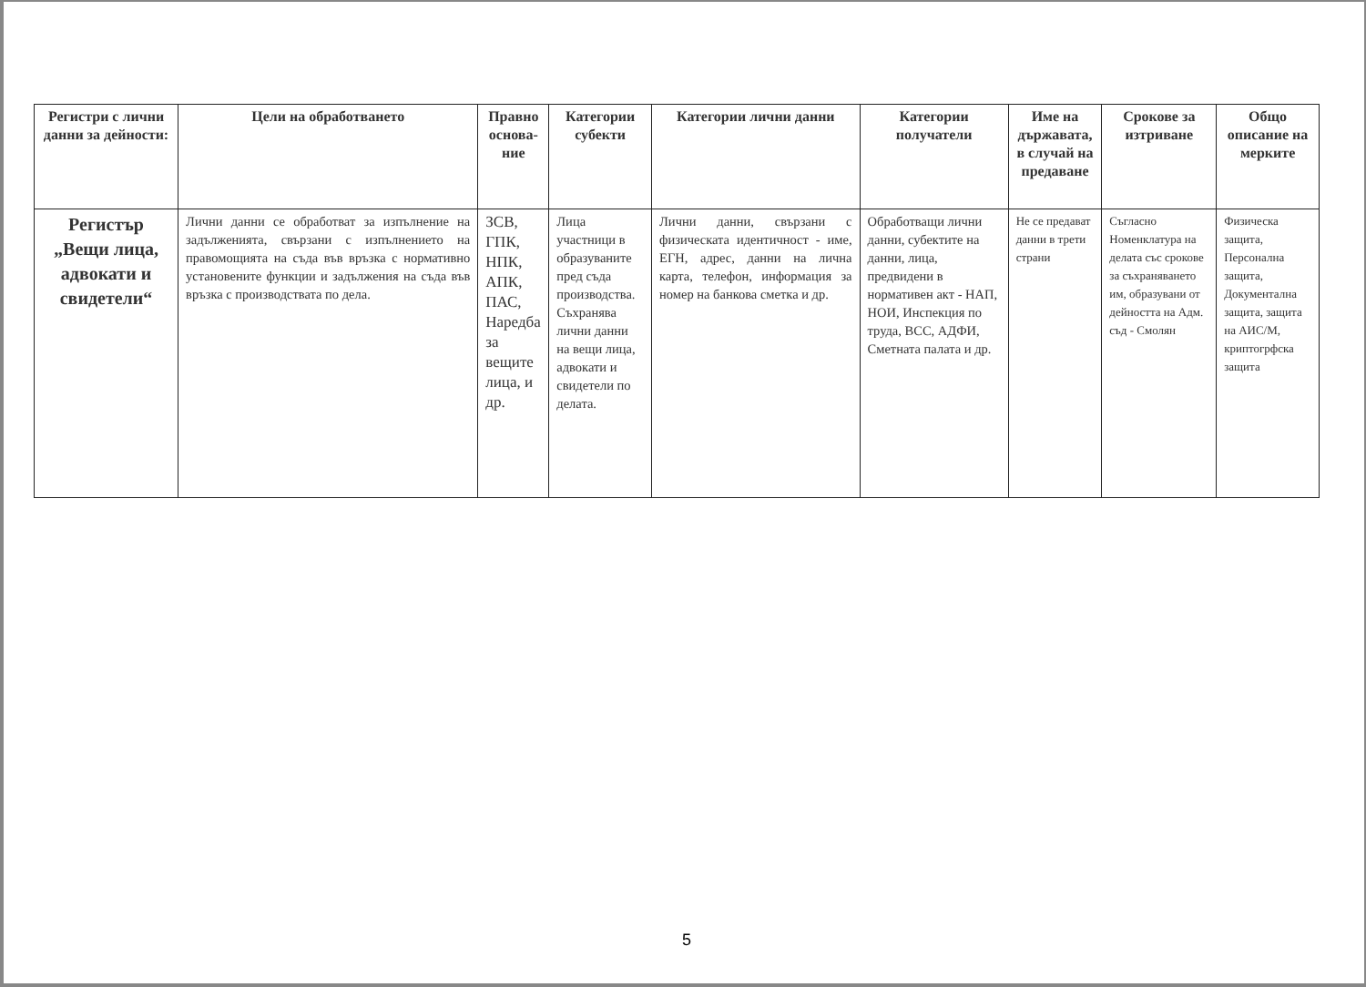| Регистри с лични данни за дейности: | Цели на обработването | Правно основа-ние | Категории субекти | Категории лични данни | Категории получатели | Име на държавата, в случай на предаване | Срокове за изтриване | Общо описание на мерките |
| --- | --- | --- | --- | --- | --- | --- | --- | --- |
| Регистър „Вещи лица, адвокати и свидетели“ | Лични данни се обработват за изпълнение на задълженията, свързани с изпълнението на правомощията на съда във връзка с нормативно установените функции и задължения на съда във връзка с производствата по дела. | ЗСВ, ГПК, НПК, АПК, ПАС, Наредба за вещите лица, и др. | Лица участници в образуваните пред съда производства. Съхранява лични данни на вещи лица, адвокати и свидетели по делата. | Лични данни, свързани с физическата идентичност - име, ЕГН, адрес, данни на лична карта, телефон, информация за номер на банкова сметка и др. | Обработващи лични данни, субектите на данни, лица, предвидени в нормативен акт - НАП, НОИ, Инспекция по труда, ВСС, АДФИ, Сметната палата и др. | Не се предават данни в трети страни | Съгласно Номенклатура на делата със срокове за съхраняването им, образувани от дейността на Адм. съд - Смолян | Физическа защита, Персонална защита, Документална защита, защита на АИС/М, криптогрфска защита |
5